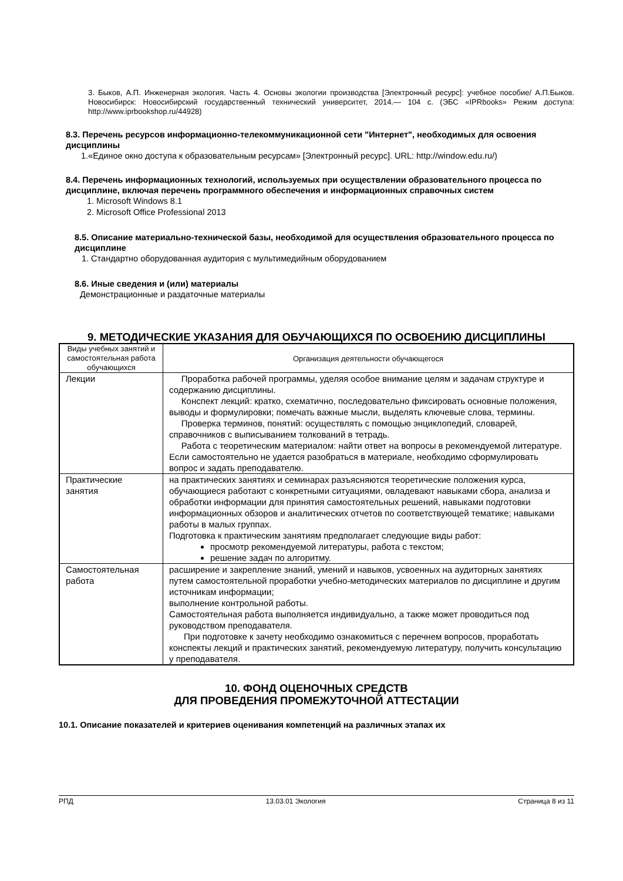3. Быков, А.П. Инженерная экология. Часть 4. Основы экологии производства [Электронный ресурс]: учебное пособие/ А.П.Быков. Новосибирск: Новосибирский государственный технический университет, 2014.— 104 с. (ЭБС «IPRbooks» Режим доступа: http://www.iprbookshop.ru/44928)
8.3. Перечень ресурсов информационно-телекоммуникационной сети "Интернет", необходимых для освоения дисциплины
1.«Единое окно доступа к образовательным ресурсам» [Электронный ресурс]. URL: http://window.edu.ru/)
8.4. Перечень информационных технологий, используемых при осуществлении образовательного процесса по дисциплине, включая перечень программного обеспечения и информационных справочных систем
1. Microsoft Windows 8.1
2. Microsoft Office Professional 2013
8.5. Описание материально-технической базы, необходимой для осуществления образовательного процесса по дисциплине
1. Стандартно оборудованная аудитория с мультимедийным оборудованием
8.6. Иные сведения и (или) материалы
Демонстрационные и раздаточные материалы
9. МЕТОДИЧЕСКИЕ УКАЗАНИЯ ДЛЯ ОБУЧАЮЩИХСЯ ПО ОСВОЕНИЮ ДИСЦИПЛИНЫ
| Виды учебных занятий и самостоятельная работа обучающихся | Организация деятельности обучающегося |
| Лекции | Проработка рабочей программы, уделяя особое внимание целям и задачам структуре и содержанию дисциплины. Конспект лекций: кратко, схематично, последовательно фиксировать основные положения, выводы и формулировки; помечать важные мысли, выделять ключевые слова, термины. Проверка терминов, понятий: осуществлять с помощью энциклопедий, словарей, справочников с выписыванием толкований в тетрадь. Работа с теоретическим материалом: найти ответ на вопросы в рекомендуемой литературе. Если самостоятельно не удается разобраться в материале, необходимо сформулировать вопрос и задать преподавателю. |
| Практические занятия | на практических занятиях и семинарах разъясняются теоретические положения курса, обучающиеся работают с конкретными ситуациями, овладевают навыками сбора, анализа и обработки информации для принятия самостоятельных решений, навыками подготовки информационных обзоров и аналитических отчетов по соответствующей тематике; навыками работы в малых группах. Подготовка к практическим занятиям предполагает следующие виды работ: просмотр рекомендуемой литературы, работа с текстом; решение задач по алгоритму. |
| Самостоятельная работа | расширение и закрепление знаний, умений и навыков, усвоенных на аудиторных занятиях путем самостоятельной проработки учебно-методических материалов по дисциплине и другим источникам информации; выполнение контрольной работы. Самостоятельная работа выполняется индивидуально, а также может проводиться под руководством преподавателя. При подготовке к зачету необходимо ознакомиться с перечнем вопросов, проработать конспекты лекций и практических занятий, рекомендуемую литературу, получить консультацию у преподавателя. |
10. ФОНД ОЦЕНОЧНЫХ СРЕДСТВ
ДЛЯ ПРОВЕДЕНИЯ ПРОМЕЖУТОЧНОЙ АТТЕСТАЦИИ
10.1. Описание показателей и критериев оценивания компетенций на различных этапах их
РПД 13.03.01 Экология Страница 8 из 11